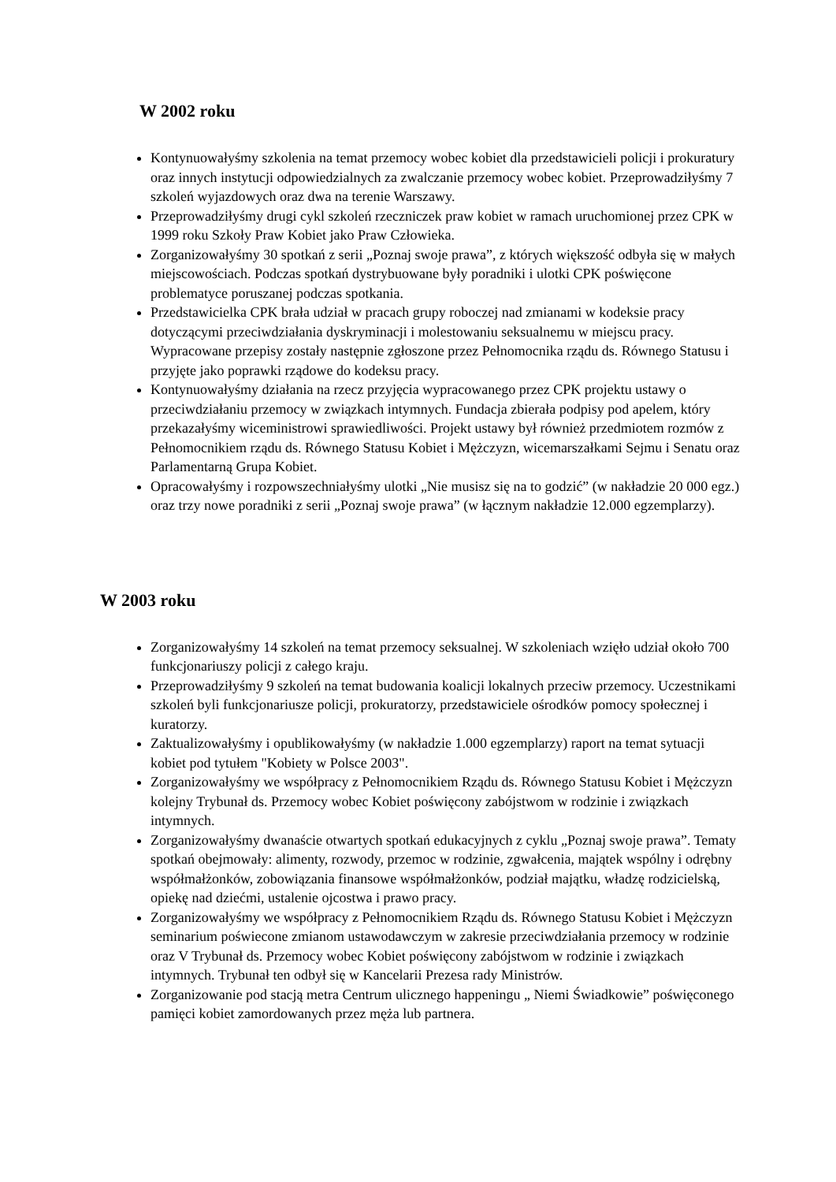W 2002 roku
Kontynuowałyśmy szkolenia na temat przemocy wobec kobiet dla przedstawicieli policji i prokuratury oraz innych instytucji odpowiedzialnych za zwalczanie przemocy wobec kobiet. Przeprowadziłyśmy 7 szkoleń wyjazdowych oraz dwa na terenie Warszawy.
Przeprowadziłyśmy drugi cykl szkoleń rzeczniczek praw kobiet w ramach uruchomionej przez CPK w 1999 roku Szkoły Praw Kobiet jako Praw Człowieka.
Zorganizowałyśmy 30 spotkań z serii „Poznaj swoje prawa”, z których większość odbyła się w małych miejscowościach. Podczas spotkań dystrybuowane były poradniki i ulotki CPK poświęcone problematyce poruszanej podczas spotkania.
Przedstawicielka CPK brała udział w pracach grupy roboczej nad zmianami w kodeksie pracy dotyczącymi przeciwdziałania dyskryminacji i molestowaniu seksualnemu w miejscu pracy. Wypracowane przepisy zostały następnie zgłoszone przez Pełnomocnika rządu ds. Równego Statusu i przyjęte jako poprawki rządowe do kodeksu pracy.
Kontynuowałyśmy działania na rzecz przyjęcia wypracowanego przez CPK projektu ustawy o przeciwdziałaniu przemocy w związkach intymnych. Fundacja zbierała podpisy pod apelem, który przekazałyśmy wiceministrowi sprawiedliwości. Projekt ustawy był również przedmiotem rozmów z Pełnomocnikiem rządu ds. Równego Statusu Kobiet i Mężczyzn, wicemarszałkami Sejmu i Senatu oraz Parlamentarną Grupa Kobiet.
Opracowałyśmy i rozpowszechniałyśmy ulotki „Nie musisz się na to godzić” (w nakładzie 20 000 egz.) oraz trzy nowe poradniki z serii „Poznaj swoje prawa” (w łącznym nakładzie 12.000 egzemplarzy).
W 2003 roku
Zorganizowałyśmy 14 szkoleń na temat przemocy seksualnej. W szkoleniach wzięło udział około 700 funkcjonariuszy policji z całego kraju.
Przeprowadziłyśmy 9 szkoleń na temat budowania koalicji lokalnych przeciw przemocy. Uczestnikami szkoleń byli funkcjonariusze policji, prokuratorzy, przedstawiciele ośrodków pomocy społecznej i kuratorzy.
Zaktualizowałyśmy i opublikowałyśmy (w nakładzie 1.000 egzemplarzy) raport na temat sytuacji kobiet pod tytułem "Kobiety w Polsce 2003".
Zorganizowałyśmy we współpracy z Pełnomocnikiem Rządu ds. Równego Statusu Kobiet i Mężczyzn kolejny Trybunał ds. Przemocy wobec Kobiet poświęcony zabójstwom w rodzinie i związkach intymnych.
Zorganizowałyśmy dwanaście otwartych spotkań edukacyjnych z cyklu „Poznaj swoje prawa”. Tematy spotkań obejmowały: alimenty, rozwody, przemoc w rodzinie, zgwałcenia, majątek wspólny i odrębny współmałżonków, zobowiązania finansowe współmałżonków, podział majątku, władzę rodzicielską, opiekę nad dziećmi, ustalenie ojcostwa i prawo pracy.
Zorganizowałyśmy we współpracy z Pełnomocnikiem Rządu ds. Równego Statusu Kobiet i Mężczyzn seminarium poświecone zmianom ustawodawczym w zakresie przeciwdziałania przemocy w rodzinie oraz V Trybunał ds. Przemocy wobec Kobiet poświęcony zabójstwom w rodzinie i związkach intymnych. Trybunał ten odbył się w Kancelarii Prezesa rady Ministrów.
Zorganizowanie pod stacją metra Centrum ulicznego happeningu „ Niemi Świadkowie” poświęconego pamięci kobiet zamordowanych przez męża lub partnera.